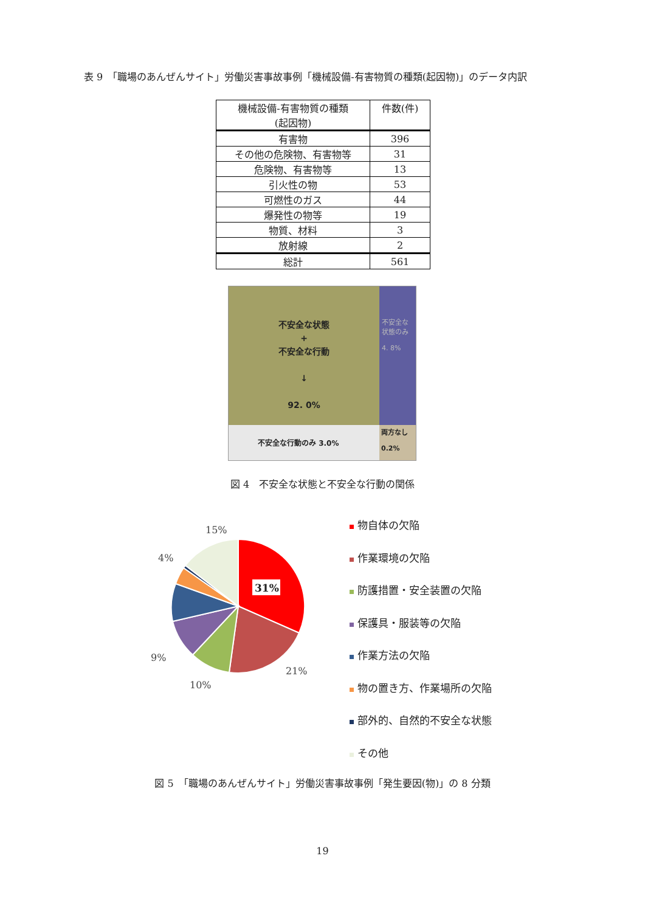表 9　「職場のあんぜんサイト」労働災害事故事例「機械設備-有害物質の種類(起因物)」のデータ内訳
| 機械設備-有害物質の種類 (起因物) | 件数(件) |
| --- | --- |
| 有害物 | 396 |
| その他の危険物、有害物等 | 31 |
| 危険物、有害物等 | 13 |
| 引火性の物 | 53 |
| 可燃性のガス | 44 |
| 爆発性の物等 | 19 |
| 物質、材料 | 3 |
| 放射線 | 2 |
| 総計 | 561 |
不安全な状態
+
不安全な行動
↓
92. 0%
不安全な状態のみ
4. 8%
不安全な行動のみ 3.0%
両方なし
0.2%
図 4　不安全な状態と不安全な行動の関係
31%
15%
4%
9%
10%
21%
物自体の欠陥
作業環境の欠陥
防護措置・安全装置の欠陥
保護具・服装等の欠陥
作業方法の欠陥
物の置き方、作業場所の欠陥
部外的、自然的不安全な状態
その他
図 5　「職場のあんぜんサイト」労働災害事故事例「発生要因(物)」の 8 分類
19